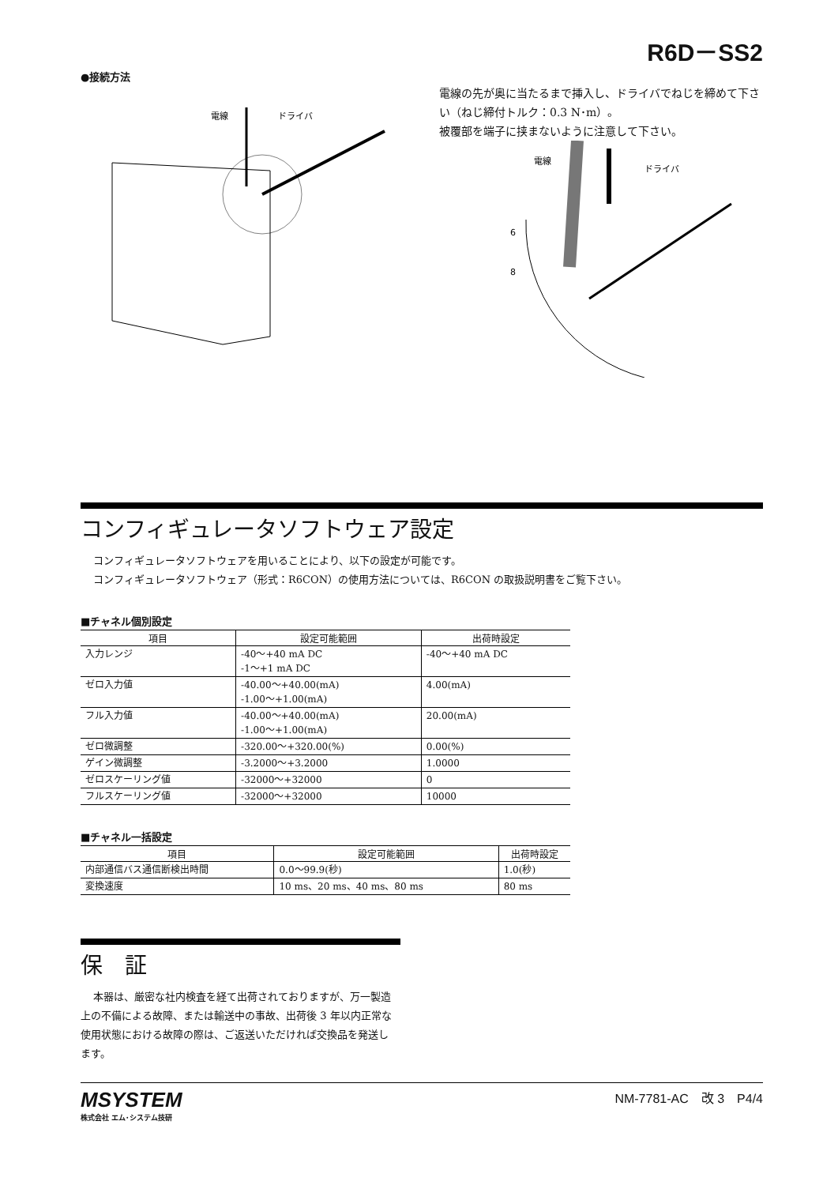R6D－SS2
●接続方法
電線
ドライバ
電線の先が奥に当たるまで挿入し、ドライバでねじを締めて下さい（ねじ締付トルク：0.3 N･m）。
被覆部を端子に挟まないように注意して下さい。
電線
ドライバ
6
8
コンフィギュレータソフトウェア設定
コンフィギュレータソフトウェアを用いることにより、以下の設定が可能です。
コンフィギュレータソフトウェア（形式：R6CON）の使用方法については、R6CON の取扱説明書をご覧下さい。
■チャネル個別設定
| 項目 | 設定可能範囲 | 出荷時設定 |
| --- | --- | --- |
| 入力レンジ | -40〜+40 mA DC -1〜+1 mA DC | -40〜+40 mA DC |
| ゼロ入力値 | -40.00〜+40.00(mA) -1.00〜+1.00(mA) | 4.00(mA) |
| フル入力値 | -40.00〜+40.00(mA) -1.00〜+1.00(mA) | 20.00(mA) |
| ゼロ微調整 | -320.00〜+320.00(%) | 0.00(%) |
| ゲイン微調整 | -3.2000〜+3.2000 | 1.0000 |
| ゼロスケーリング値 | -32000〜+32000 | 0 |
| フルスケーリング値 | -32000〜+32000 | 10000 |
■チャネル一括設定
| 項目 | 設定可能範囲 | 出荷時設定 |
| --- | --- | --- |
| 内部通信バス通信断検出時間 | 0.0〜99.9(秒) | 1.0(秒) |
| 変換速度 | 10 ms、20 ms、40 ms、80 ms | 80 ms |
保　証
本器は、厳密な社内検査を経て出荷されておりますが、万一製造上の不備による故障、または輸送中の事故、出荷後 3 年以内正常な使用状態における故障の際は、ご返送いただければ交換品を発送します。
MSYSTEM
株式会社 エム･システム技研
NM-7781-AC　改 3　P4/4